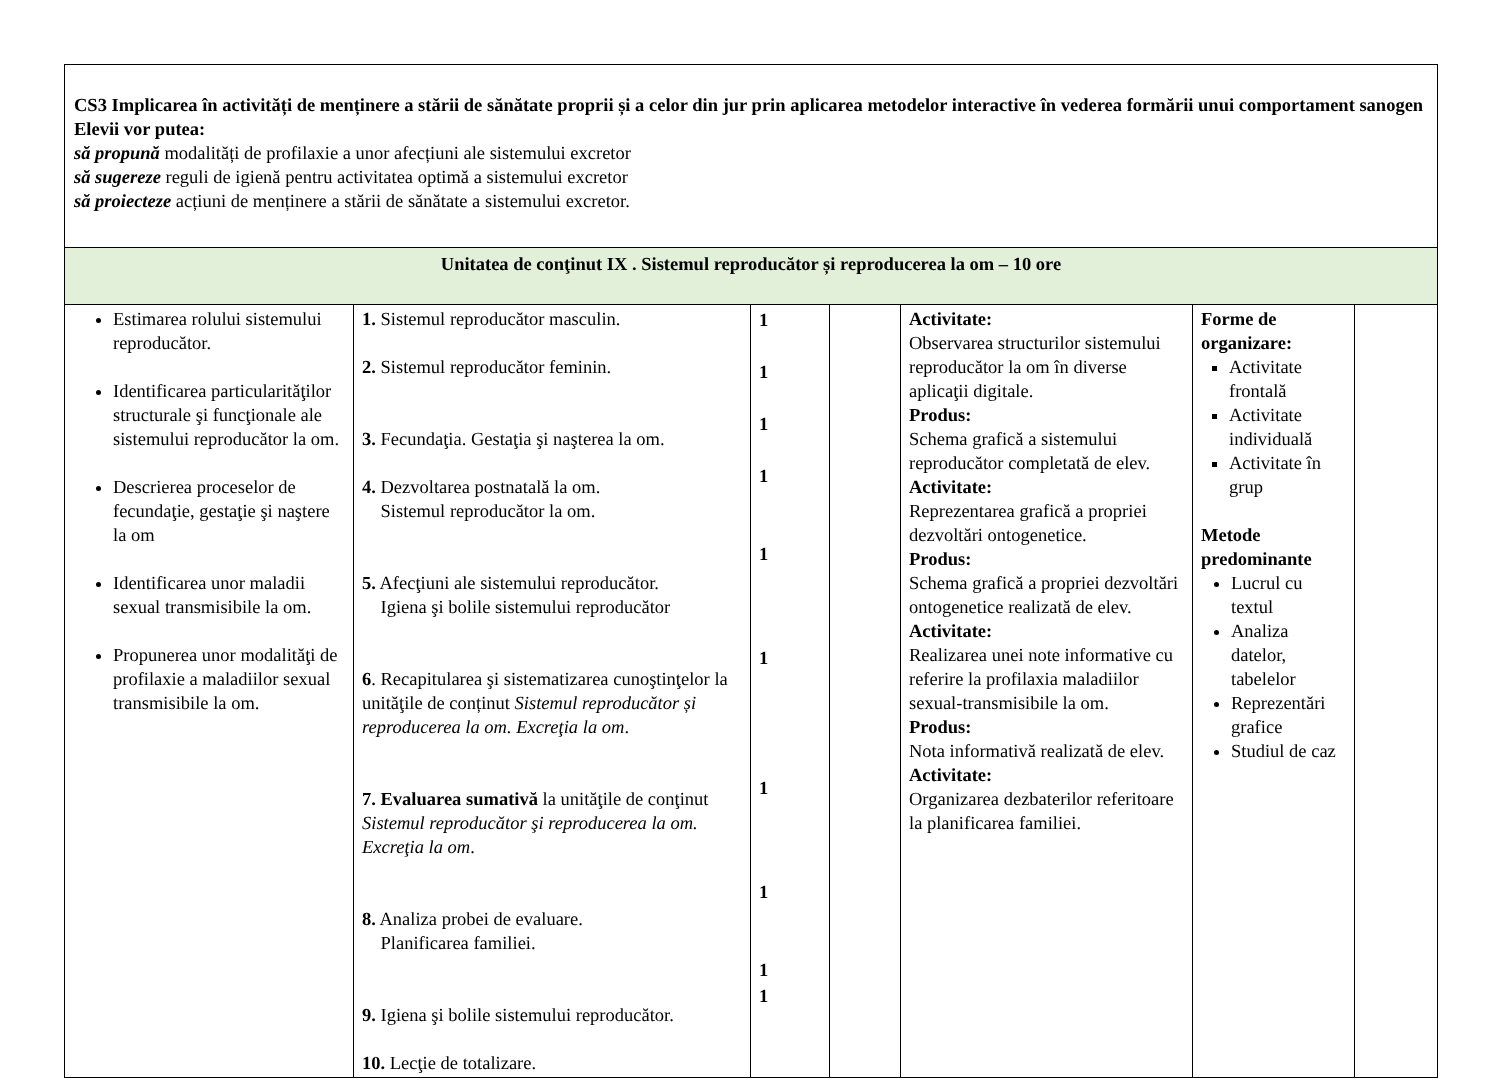| CS3 Implicarea în activități de menținere a stării de sănătate proprii și a celor din jur prin aplicarea metodelor interactive în vederea formării unui comportament sanogen Elevii vor putea: să propună modalități de profilaxie a unor afecțiuni ale sistemului excretor să sugereze reguli de igienă pentru activitatea optimă a sistemului excretor să proiecteze acțiuni de menținere a stării de sănătate a sistemului excretor. | | | | | | |
| Unitatea de conţinut IX . Sistemul reproducător și reproducerea la om – 10 ore | | | | | | |
| Estimarea rolului sistemului reproducător. Identificarea particularităţilor structurale şi funcţionale ale sistemului reproducător la om. Descrierea proceselor de fecundaţie, gestaţie şi naştere la om Identificarea unor maladii sexual transmisibile la om. Propunerea unor modalităţi de profilaxie a maladiilor sexual transmisibile la om. | 1. Sistemul reproducător masculin. 2. Sistemul reproducător feminin. 3. Fecundaţia. Gestaţia şi naşterea la om. 4. Dezvoltarea postnatală la om. Sistemul reproducător la om. 5. Afecţiuni ale sistemului reproducător. Igiena şi bolile sistemului reproducător 6 . Recapitularea şi sistematizarea cunoştinţelor la unităţile de conținut Sistemul reproducător și reproducerea la om. Excreţia la om . 7. Evaluarea sumativă la unităţile de conţinut Sistemul reproducător şi reproducerea la om. Excreţia la om . 8. Analiza probei de evaluare. Planificarea familiei. 9. Igiena şi bolile sistemului reproducător. 10. Lecţie de totalizare. | 1 1 1 1 1 1 1 1 1 1 | | Activitate: Observarea structurilor sistemului reproducător la om în diverse aplicaţii digitale. Produs: Schema grafică a sistemului reproducător completată de elev. Activitate: Reprezentarea grafică a propriei dezvoltări ontogenetice. Produs: Schema grafică a propriei dezvoltări ontogenetice realizată de elev. Activitate: Realizarea unei note informative cu referire la profilaxia maladiilor sexual-transmisibile la om. Produs: Nota informativă realizată de elev. Activitate: Organizarea dezbaterilor referitoare la planificarea familiei. | Forme de organizare: Activitate frontală Activitate individuală Activitate în grup Metode predominante Lucrul cu textul Analiza datelor, tabelelor Reprezentări grafice Studiul de caz | |